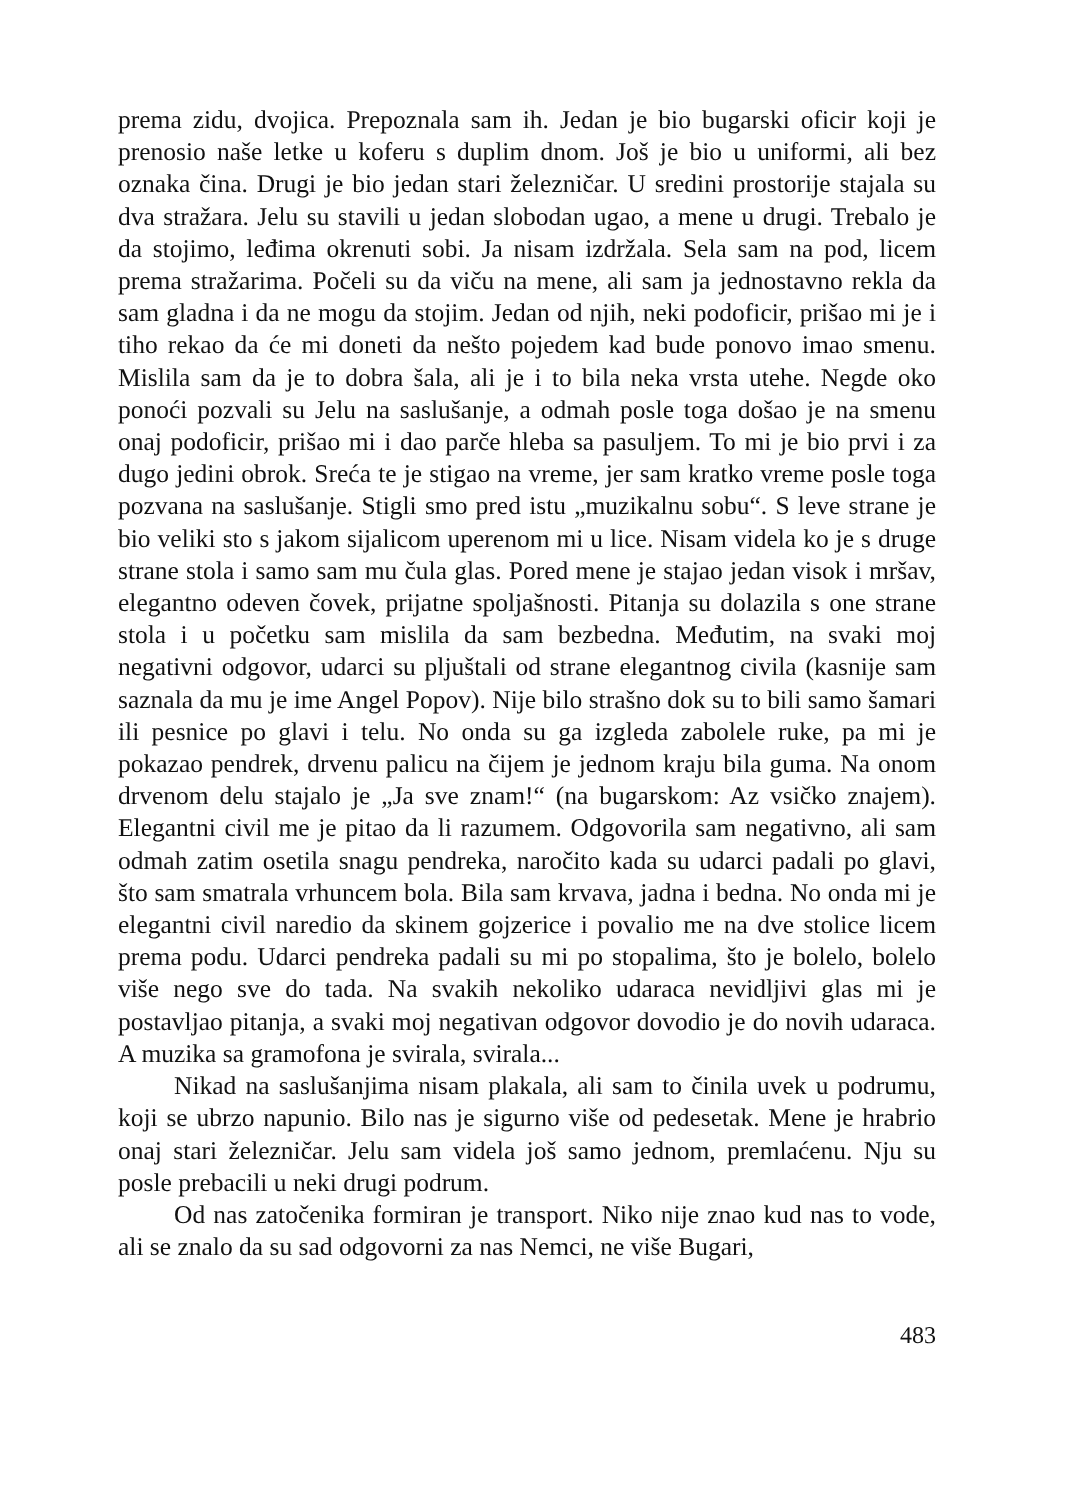prema zidu, dvojica. Prepoznala sam ih. Jedan je bio bugarski oficir koji je prenosio naše letke u koferu s duplim dnom. Još je bio u uniformi, ali bez oznaka čina. Drugi je bio jedan stari železničar. U sredini prostorije stajala su dva stražara. Jelu su stavili u jedan slobodan ugao, a mene u drugi. Trebalo je da stojimo, leđima okrenuti sobi. Ja nisam izdržala. Sela sam na pod, licem prema stražarima. Počeli su da viču na mene, ali sam ja jednostavno rekla da sam gladna i da ne mogu da stojim. Jedan od njih, neki podoficir, prišao mi je i tiho rekao da će mi doneti da nešto pojedem kad bude ponovo imao smenu. Mislila sam da je to dobra šala, ali je i to bila neka vrsta utehe. Negde oko ponoći pozvali su Jelu na saslušanje, a odmah posle toga došao je na smenu onaj podoficir, prišao mi i dao parče hleba sa pasuljem. To mi je bio prvi i za dugo jedini obrok. Sreća te je stigao na vreme, jer sam kratko vreme posle toga pozvana na saslušanje. Stigli smo pred istu „muzikalnu sobu“. S leve strane je bio veliki sto s jakom sijalicom uperenom mi u lice. Nisam videla ko je s druge strane stola i samo sam mu čula glas. Pored mene je stajao jedan visok i mršav, elegantno odeven čovek, prijatne spoljašnosti. Pitanja su dolazila s one strane stola i u početku sam mislila da sam bezbedna. Međutim, na svaki moj negativni odgovor, udarci su pljuštali od strane elegantnog civila (kasnije sam saznala da mu je ime Angel Popov). Nije bilo strašno dok su to bili samo šamari ili pesnice po glavi i telu. No onda su ga izgleda zabolele ruke, pa mi je pokazao pendrek, drvenu palicu na čijem je jednom kraju bila guma. Na onom drvenom delu stajalo je „Ja sve znam!“ (na bugarskom: Az vsičko znajem). Elegantni civil me je pitao da li razumem. Odgovorila sam negativno, ali sam odmah zatim osetila snagu pendreka, naročito kada su udarci padali po glavi, što sam smatrala vrhuncem bola. Bila sam krvava, jadna i bedna. No onda mi je elegantni civil naredio da skinem gojzerice i povalio me na dve stolice licem prema podu. Udarci pendreka padali su mi po stopalima, što je bolelo, bolelo više nego sve do tada. Na svakih nekoliko udaraca nevidljivi glas mi je postavljao pitanja, a svaki moj negativan odgovor dovodio je do novih udaraca. A muzika sa gramofona je svirala, svirala...
Nikad na saslušanjima nisam plakala, ali sam to činila uvek u podrumu, koji se ubrzo napunio. Bilo nas je sigurno više od pedesetak. Mene je hrabrio onaj stari železničar. Jelu sam videla još samo jednom, premlaćenu. Nju su posle prebacili u neki drugi podrum.
Od nas zatočenika formiran je transport. Niko nije znao kud nas to vode, ali se znalo da su sad odgovorni za nas Nemci, ne više Bugari,
483